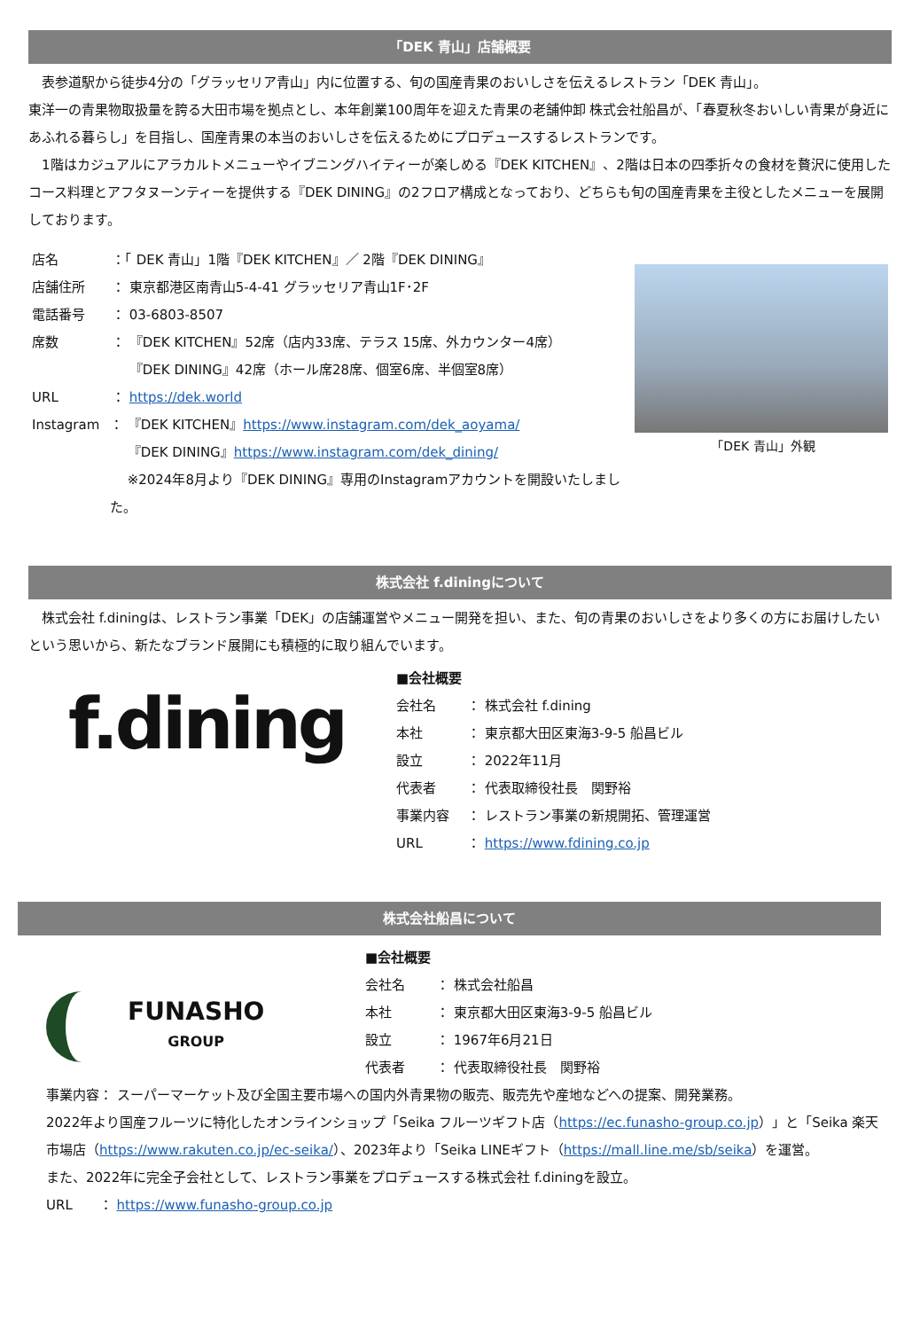「DEK 青山」店舗概要
　表参道駅から徒歩4分の「グラッセリア青山」内に位置する、旬の国産青果のおいしさを伝えるレストラン「DEK 青山」。
東洋一の青果物取扱量を誇る大田市場を拠点とし、本年創業100周年を迎えた青果の老舗仲卸 株式会社船昌が、「春夏秋冬おいしい青果が身近にあふれる暮らし」を目指し、国産青果の本当のおいしさを伝えるためにプロデュースするレストランです。
　1階はカジュアルにアラカルトメニューやイブニングハイティーが楽しめる『DEK KITCHEN』、2階は日本の四季折々の食材を贅沢に使用したコース料理とアフタヌーンティーを提供する『DEK DINING』の2フロア構成となっており、どちらも旬の国産青果を主役としたメニューを展開しております。
店名 ：「 DEK 青山」1階『DEK KITCHEN』／ 2階『DEK DINING』
店舗住所 ： 東京都港区南青山5-4-41 グラッセリア青山1F･2F
電話番号 ： 03-6803-8507
席数 ： 『DEK KITCHEN』52席（店内33席、テラス 15席、外カウンター4席）
　 『DEK DINING』42席（ホール席28席、個室6席、半個室8席）
URL ： https://dek.world
Instagram ： 『DEK KITCHEN』https://www.instagram.com/dek_aoyama/
　 『DEK DINING』https://www.instagram.com/dek_dining/
　 ※2024年8月より『DEK DINING』専用のInstagramアカウントを開設いたしました。
「DEK 青山」外観
株式会社 f.diningについて
　株式会社 f.diningは、レストラン事業「DEK」の店舗運営やメニュー開発を担い、また、旬の青果のおいしさをより多くの方にお届けしたいという思いから、新たなブランド展開にも積極的に取り組んでいます。
f.dining
■会社概要
会社名 ： 株式会社 f.dining
本社 ： 東京都大田区東海3-9-5 船昌ビル
設立 ： 2022年11月
代表者 ： 代表取締役社長　関野裕
事業内容 ： レストラン事業の新規開拓、管理運営
URL ： https://www.fdining.co.jp
株式会社船昌について
FUNASHO
GROUP
■会社概要
会社名 ： 株式会社船昌
本社 ： 東京都大田区東海3-9-5 船昌ビル
設立 ： 1967年6月21日
代表者 ： 代表取締役社長　関野裕
事業内容： スーパーマーケット及び全国主要市場への国内外青果物の販売、販売先や産地などへの提案、開発業務。
2022年より国産フルーツに特化したオンラインショップ「Seika フルーツギフト店（https://ec.funasho-group.co.jp）」と「Seika 楽天市場店（https://www.rakuten.co.jp/ec-seika/）、2023年より「Seika LINEギフト（https://mall.line.me/sb/seika）を運営。
また、2022年に完全子会社として、レストラン事業をプロデュースする株式会社 f.diningを設立。
URL　　： https://www.funasho-group.co.jp